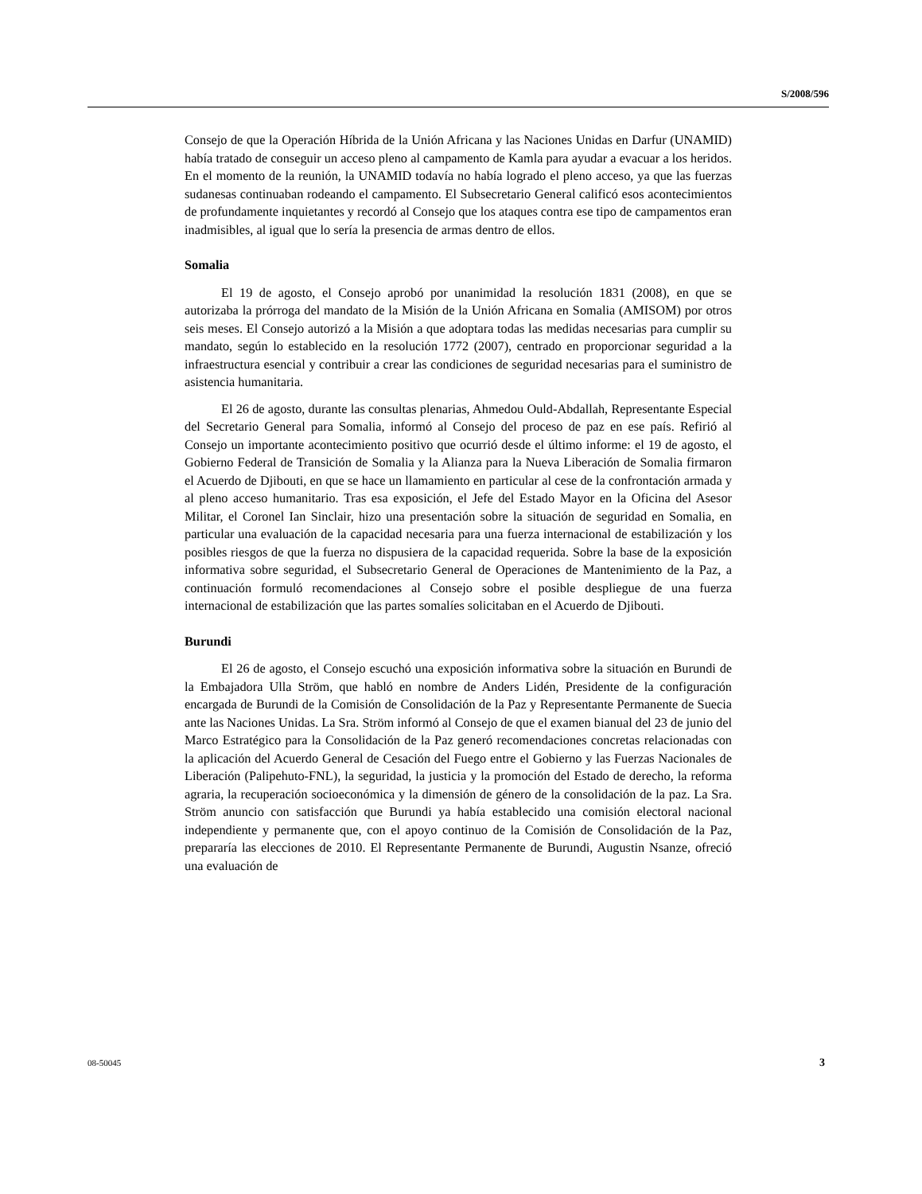S/2008/596
Consejo de que la Operación Híbrida de la Unión Africana y las Naciones Unidas en Darfur (UNAMID) había tratado de conseguir un acceso pleno al campamento de Kamla para ayudar a evacuar a los heridos. En el momento de la reunión, la UNAMID todavía no había logrado el pleno acceso, ya que las fuerzas sudanesas continuaban rodeando el campamento. El Subsecretario General calificó esos acontecimientos de profundamente inquietantes y recordó al Consejo que los ataques contra ese tipo de campamentos eran inadmisibles, al igual que lo sería la presencia de armas dentro de ellos.
Somalia
El 19 de agosto, el Consejo aprobó por unanimidad la resolución 1831 (2008), en que se autorizaba la prórroga del mandato de la Misión de la Unión Africana en Somalia (AMISOM) por otros seis meses. El Consejo autorizó a la Misión a que adoptara todas las medidas necesarias para cumplir su mandato, según lo establecido en la resolución 1772 (2007), centrado en proporcionar seguridad a la infraestructura esencial y contribuir a crear las condiciones de seguridad necesarias para el suministro de asistencia humanitaria.
El 26 de agosto, durante las consultas plenarias, Ahmedou Ould-Abdallah, Representante Especial del Secretario General para Somalia, informó al Consejo del proceso de paz en ese país. Refirió al Consejo un importante acontecimiento positivo que ocurrió desde el último informe: el 19 de agosto, el Gobierno Federal de Transición de Somalia y la Alianza para la Nueva Liberación de Somalia firmaron el Acuerdo de Djibouti, en que se hace un llamamiento en particular al cese de la confrontación armada y al pleno acceso humanitario. Tras esa exposición, el Jefe del Estado Mayor en la Oficina del Asesor Militar, el Coronel Ian Sinclair, hizo una presentación sobre la situación de seguridad en Somalia, en particular una evaluación de la capacidad necesaria para una fuerza internacional de estabilización y los posibles riesgos de que la fuerza no dispusiera de la capacidad requerida. Sobre la base de la exposición informativa sobre seguridad, el Subsecretario General de Operaciones de Mantenimiento de la Paz, a continuación formuló recomendaciones al Consejo sobre el posible despliegue de una fuerza internacional de estabilización que las partes somalíes solicitaban en el Acuerdo de Djibouti.
Burundi
El 26 de agosto, el Consejo escuchó una exposición informativa sobre la situación en Burundi de la Embajadora Ulla Ström, que habló en nombre de Anders Lidén, Presidente de la configuración encargada de Burundi de la Comisión de Consolidación de la Paz y Representante Permanente de Suecia ante las Naciones Unidas. La Sra. Ström informó al Consejo de que el examen bianual del 23 de junio del Marco Estratégico para la Consolidación de la Paz generó recomendaciones concretas relacionadas con la aplicación del Acuerdo General de Cesación del Fuego entre el Gobierno y las Fuerzas Nacionales de Liberación (Palipehuto-FNL), la seguridad, la justicia y la promoción del Estado de derecho, la reforma agraria, la recuperación socioeconómica y la dimensión de género de la consolidación de la paz. La Sra. Ström anuncio con satisfacción que Burundi ya había establecido una comisión electoral nacional independiente y permanente que, con el apoyo continuo de la Comisión de Consolidación de la Paz, prepararía las elecciones de 2010. El Representante Permanente de Burundi, Augustin Nsanze, ofreció una evaluación de
08-50045 3